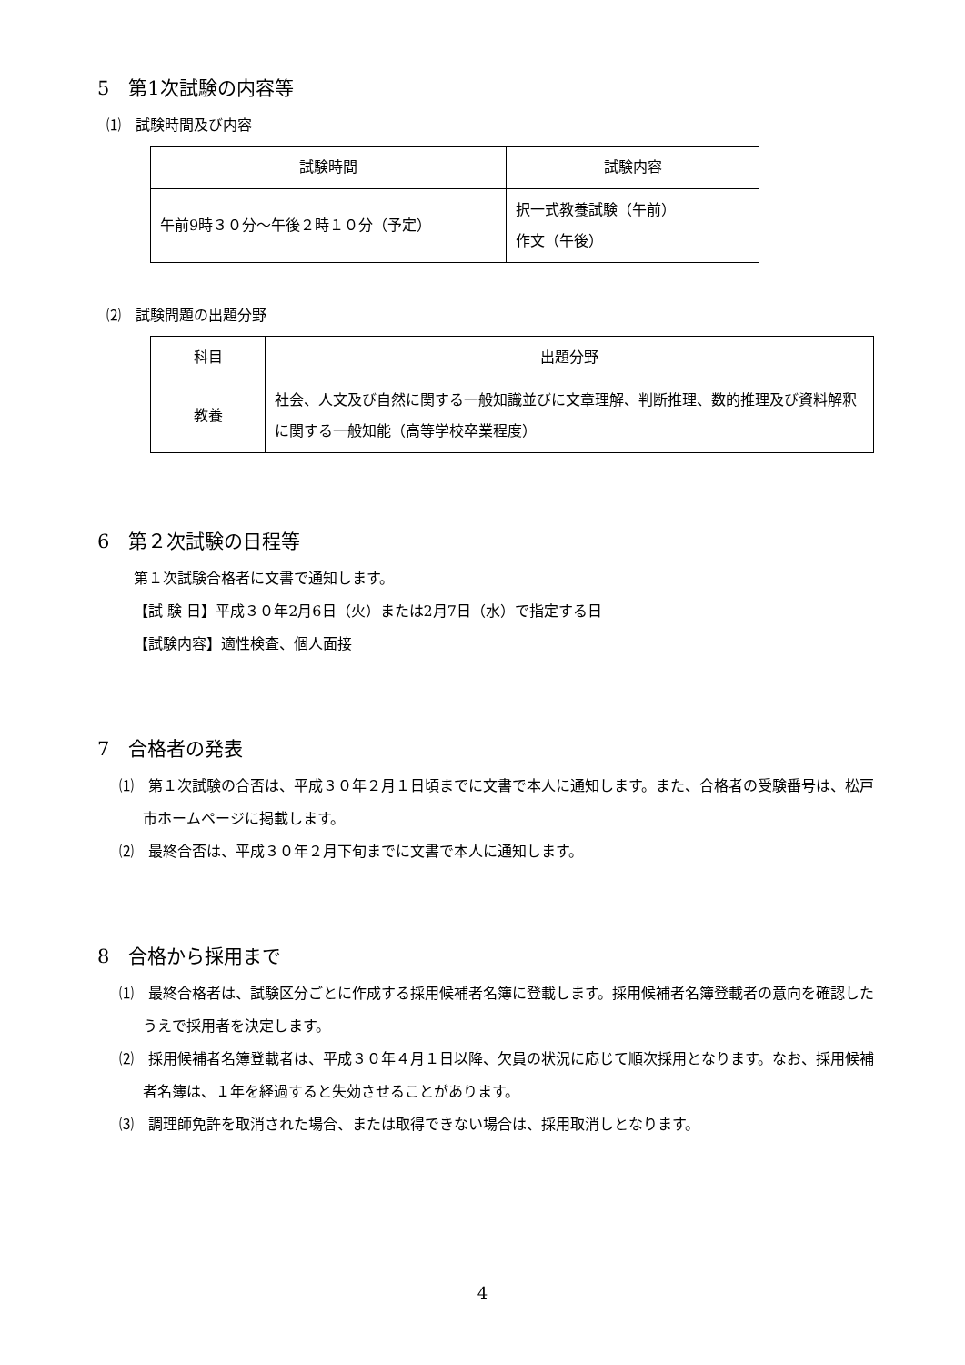5　第1次試験の内容等
⑴　試験時間及び内容
| 試験時間 | 試験内容 |
| --- | --- |
| 午前9時３０分～午後２時１０分（予定） | 択一式教養試験（午前） 作文（午後） |
⑵　試験問題の出題分野
| 科目 | 出題分野 |
| --- | --- |
| 教養 | 社会、人文及び自然に関する一般知識並びに文章理解、判断推理、数的推理及び資料解釈に関する一般知能（高等学校卒業程度） |
6　第２次試験の日程等
第１次試験合格者に文書で通知します。
【試 験 日】平成３０年2月6日（火）または2月7日（水）で指定する日
【試験内容】適性検査、個人面接
7　合格者の発表
⑴　第１次試験の合否は、平成３０年２月１日頃までに文書で本人に通知します。また、合格者の受験番号は、松戸市ホームページに掲載します。
⑵　最終合否は、平成３０年２月下旬までに文書で本人に通知します。
8　合格から採用まで
⑴　最終合格者は、試験区分ごとに作成する採用候補者名簿に登載します。採用候補者名簿登載者の意向を確認したうえで採用者を決定します。
⑵　採用候補者名簿登載者は、平成３０年４月１日以降、欠員の状況に応じて順次採用となります。なお、採用候補者名簿は、１年を経過すると失効させることがあります。
⑶　調理師免許を取消された場合、または取得できない場合は、採用取消しとなります。
4